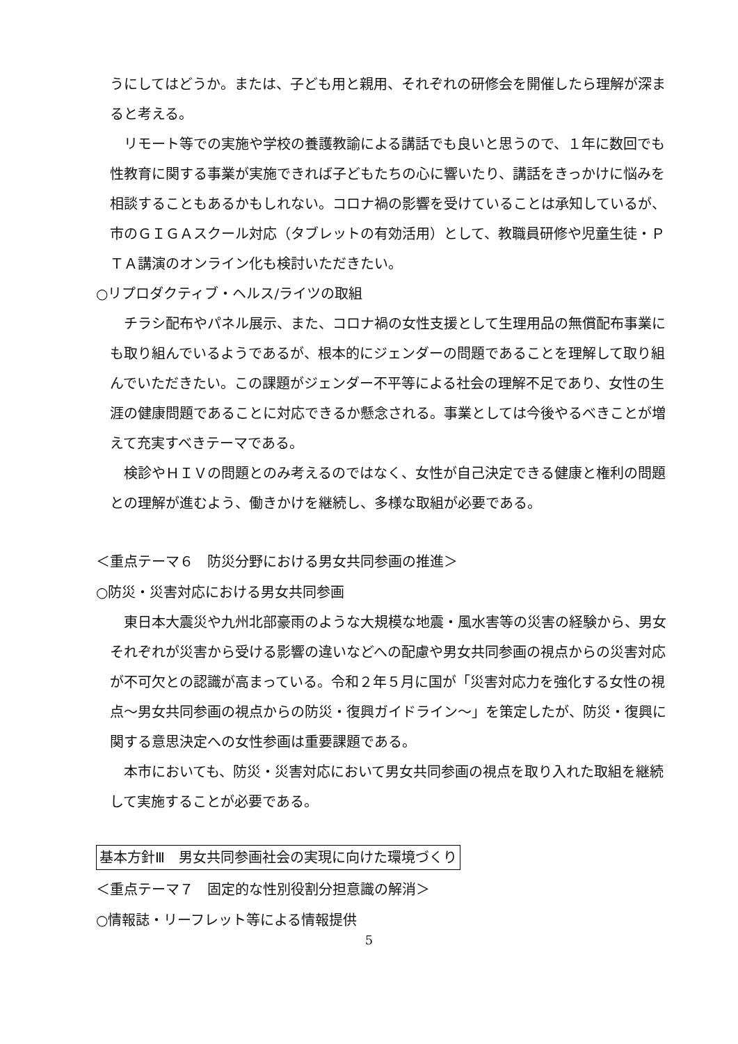うにしてはどうか。または、子ども用と親用、それぞれの研修会を開催したら理解が深まると考える。
　リモート等での実施や学校の養護教諭による講話でも良いと思うので、１年に数回でも性教育に関する事業が実施できれば子どもたちの心に響いたり、講話をきっかけに悩みを相談することもあるかもしれない。コロナ禍の影響を受けていることは承知しているが、市のＧＩＧＡスクール対応（タブレットの有効活用）として、教職員研修や児童生徒・ＰＴＡ講演のオンライン化も検討いただきたい。
○リプロダクティブ・ヘルス/ライツの取組
　チラシ配布やパネル展示、また、コロナ禍の女性支援として生理用品の無償配布事業にも取り組んでいるようであるが、根本的にジェンダーの問題であることを理解して取り組んでいただきたい。この課題がジェンダー不平等による社会の理解不足であり、女性の生涯の健康問題であることに対応できるか懸念される。事業としては今後やるべきことが増えて充実すべきテーマである。
　検診やＨＩＶの問題とのみ考えるのではなく、女性が自己決定できる健康と権利の問題との理解が進むよう、働きかけを継続し、多様な取組が必要である。
＜重点テーマ６　防災分野における男女共同参画の推進＞
○防災・災害対応における男女共同参画
　東日本大震災や九州北部豪雨のような大規模な地震・風水害等の災害の経験から、男女それぞれが災害から受ける影響の違いなどへの配慮や男女共同参画の視点からの災害対応が不可欠との認識が高まっている。令和２年５月に国が「災害対応力を強化する女性の視点～男女共同参画の視点からの防災・復興ガイドライン～」を策定したが、防災・復興に関する意思決定への女性参画は重要課題である。
　本市においても、防災・災害対応において男女共同参画の視点を取り入れた取組を継続して実施することが必要である。
基本方針Ⅲ　男女共同参画社会の実現に向けた環境づくり
＜重点テーマ７　固定的な性別役割分担意識の解消＞
○情報誌・リーフレット等による情報提供
5